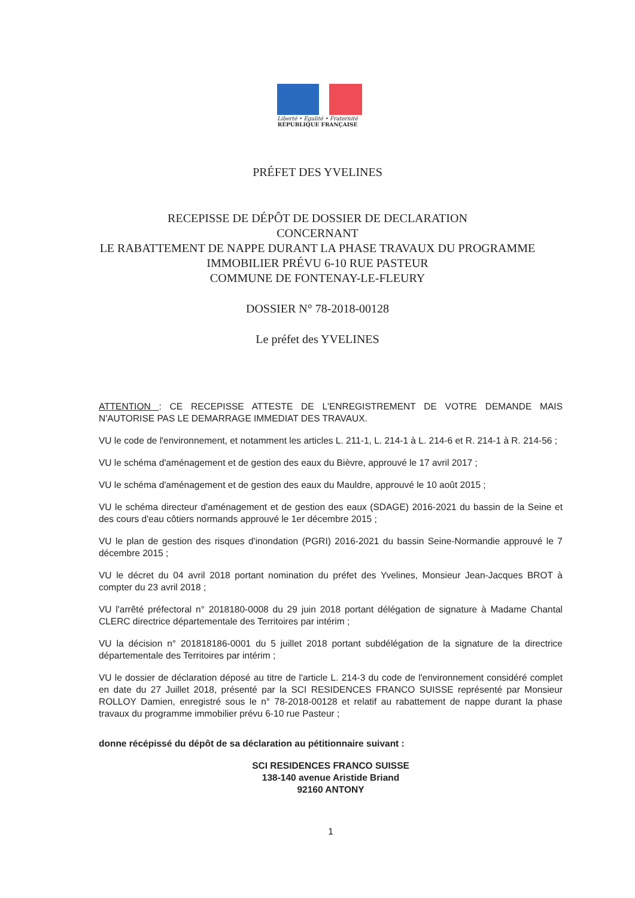Liberté • Égalité • Fraternité
RÉPUBLIQUE FRANÇAISE
PRÉFET DES YVELINES
RECEPISSE DE DÉPÔT DE DOSSIER DE DECLARATION
CONCERNANT
LE RABATTEMENT DE NAPPE DURANT LA PHASE TRAVAUX DU PROGRAMME
IMMOBILIER PRÉVU 6-10 RUE PASTEUR
COMMUNE DE FONTENAY-LE-FLEURY
DOSSIER N° 78-2018-00128
Le préfet des YVELINES
ATTENTION : CE RECEPISSE ATTESTE DE L'ENREGISTREMENT DE VOTRE DEMANDE MAIS N'AUTORISE PAS LE DEMARRAGE IMMEDIAT DES TRAVAUX.
VU le code de l'environnement, et notamment les articles L. 211-1, L. 214-1 à L. 214-6 et R. 214-1 à R. 214-56 ;
VU le schéma d'aménagement et de gestion des eaux du Bièvre, approuvé le 17 avril 2017 ;
VU le schéma d'aménagement et de gestion des eaux du Mauldre, approuvé le 10 août 2015 ;
VU le schéma directeur d'aménagement et de gestion des eaux (SDAGE) 2016-2021 du bassin de la Seine et des cours d'eau côtiers normands approuvé le 1er décembre 2015 ;
VU le plan de gestion des risques d'inondation (PGRI) 2016-2021 du bassin Seine-Normandie approuvé le 7 décembre 2015 ;
VU le décret du 04 avril 2018 portant nomination du préfet des Yvelines, Monsieur Jean-Jacques BROT à compter du 23 avril 2018 ;
VU l'arrêté préfectoral n° 2018180-0008 du 29 juin 2018 portant délégation de signature à Madame Chantal CLERC directrice départementale des Territoires par intérim ;
VU la décision n° 201818186-0001 du 5 juillet 2018 portant subdélégation de la signature de la directrice départementale des Territoires par intérim ;
VU le dossier de déclaration déposé au titre de l'article L. 214-3 du code de l'environnement considéré complet en date du 27 Juillet 2018, présenté par la SCI RESIDENCES FRANCO SUISSE représenté par Monsieur ROLLOY Damien, enregistré sous le n° 78-2018-00128 et relatif au rabattement de nappe durant la phase travaux du programme immobilier prévu 6-10 rue Pasteur ;
donne récépissé du dépôt de sa déclaration au pétitionnaire suivant :
SCI RESIDENCES FRANCO SUISSE
138-140 avenue Aristide Briand
92160 ANTONY
1